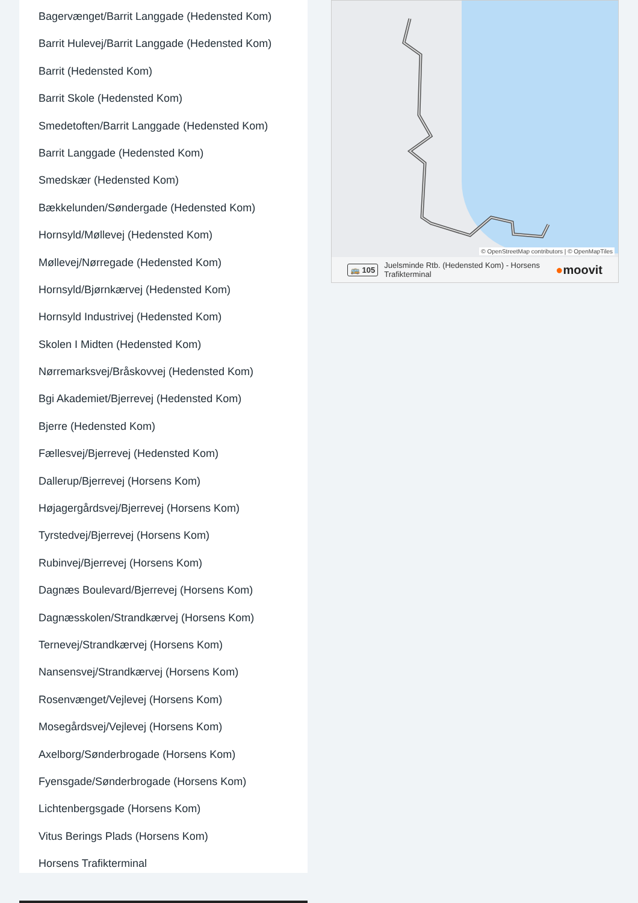Bagervænget/Barrit Langgade (Hedensted Kom)
Barrit Hulevej/Barrit Langgade (Hedensted Kom)
Barrit (Hedensted Kom)
Barrit Skole (Hedensted Kom)
Smedetoften/Barrit Langgade (Hedensted Kom)
Barrit Langgade (Hedensted Kom)
Smedskær (Hedensted Kom)
Bækkelunden/Søndergade (Hedensted Kom)
Hornsyld/Møllevej (Hedensted Kom)
Møllevej/Nørregade (Hedensted Kom)
Hornsyld/Bjørnkærvej (Hedensted Kom)
Hornsyld Industrivej (Hedensted Kom)
Skolen I Midten (Hedensted Kom)
Nørremarksvej/Bråskovvej (Hedensted Kom)
Bgi Akademiet/Bjerrevej (Hedensted Kom)
Bjerre (Hedensted Kom)
Fællesvej/Bjerrevej (Hedensted Kom)
Dallerup/Bjerrevej (Horsens Kom)
Højagergårdsvej/Bjerrevej (Horsens Kom)
Tyrstedvej/Bjerrevej (Horsens Kom)
Rubinvej/Bjerrevej (Horsens Kom)
Dagnæs Boulevard/Bjerrevej (Horsens Kom)
Dagnæsskolen/Strandkærvej (Horsens Kom)
Ternevej/Strandkærvej (Horsens Kom)
Nansensvej/Strandkærvej (Horsens Kom)
Rosenvænget/Vejlevej (Horsens Kom)
Mosegårdsvej/Vejlevej (Horsens Kom)
Axelborg/Sønderbrogade (Horsens Kom)
Fyensgade/Sønderbrogade (Horsens Kom)
Lichtenbergsgade (Horsens Kom)
Vitus Berings Plads (Horsens Kom)
Horsens Trafikterminal
© OpenStreetMap contributors | © OpenMapTiles
🚌 105 Juelsminde Rtb. (Hedensted Kom) - Horsens
Trafikterminal ●moovit